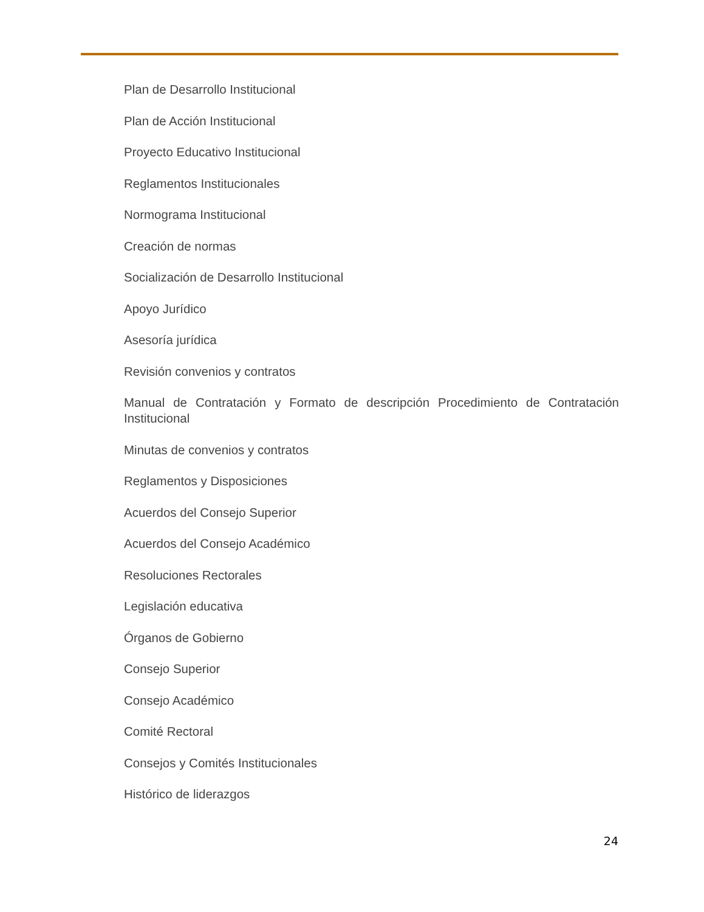Plan de Desarrollo Institucional
Plan de Acción Institucional
Proyecto Educativo Institucional
Reglamentos Institucionales
Normograma Institucional
Creación de normas
Socialización de Desarrollo Institucional
Apoyo Jurídico
Asesoría jurídica
Revisión convenios y contratos
Manual de Contratación y Formato de descripción Procedimiento de Contratación Institucional
Minutas de convenios y contratos
Reglamentos y Disposiciones
Acuerdos del Consejo Superior
Acuerdos del Consejo Académico
Resoluciones Rectorales
Legislación educativa
Órganos de Gobierno
Consejo Superior
Consejo Académico
Comité Rectoral
Consejos y Comités Institucionales
Histórico de liderazgos
24